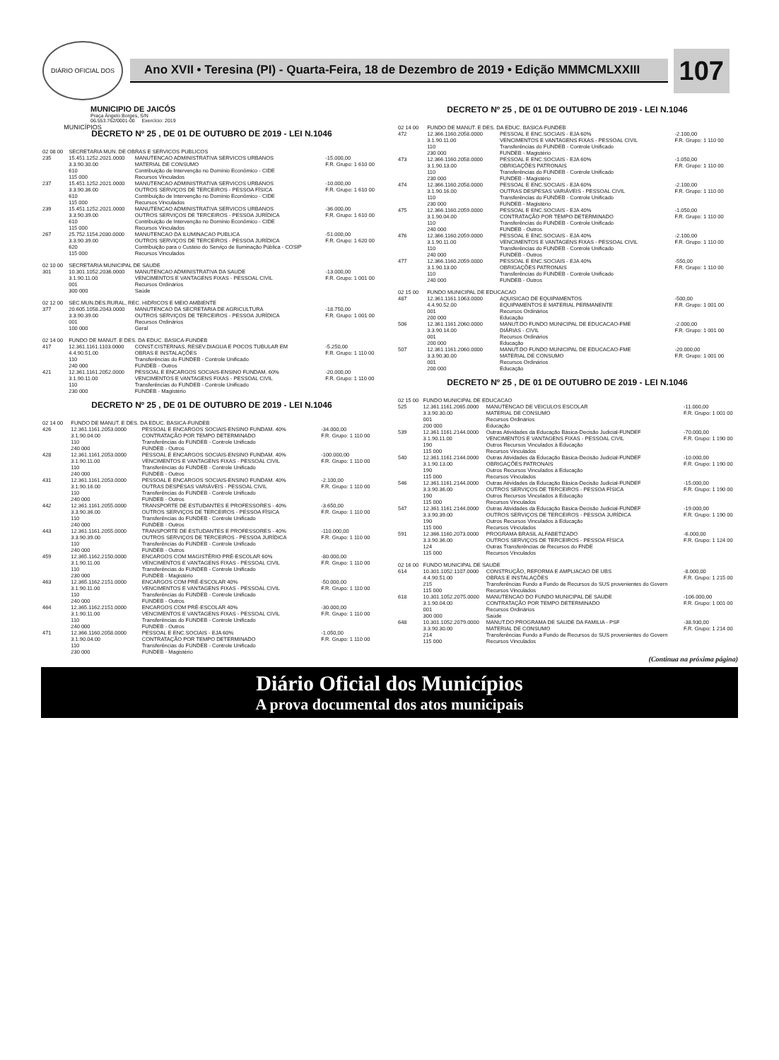DIÁRIO OFICIAL DOS MUNICÍPIOS
Ano XVII • Teresina (PI) - Quarta-Feira, 18 de Dezembro de 2019 • Edição MMMCMLXXIII
107
MUNICIPIO DE JAICÓS
Praça Ângelo Borges, S/N
06.553.762/0001-00 Exercício: 2019
DECRETO Nº 25 , DE 01 DE OUTUBRO DE 2019 - LEI N.1046
| 02 08 00 | SECRETARIA MUN. DE OBRAS E SERVICOS PUBLICOS | | |
| 235 | 15.451.1252.2021.0000 3.3.90.30.00 610 115 000 | MANUTENCAO ADMINISTRATIVA SERVICOS URBANOS MATERIAL DE CONSUMO Contribuição de Intervenção no Domínio Econômico - CIDE Recursos Vinculados | -15.000,00 F.R. Grupo: 1 610 00 |
| 237 | 15.451.1252.2021.0000 3.3.90.36.00 610 115 000 | MANUTENCAO ADMINISTRATIVA SERVICOS URBANOS OUTROS SERVIÇOS DE TERCEIROS - PESSOA FÍSICA Contribuição de Intervenção no Domínio Econômico - CIDE Recursos Vinculados | -10.000,00 F.R. Grupo: 1 610 00 |
| 239 | 15.451.1252.2021.0000 3.3.90.39.00 610 115 000 | MANUTENCAO ADMINISTRATIVA SERVICOS URBANOS OUTROS SERVIÇOS DE TERCEIROS - PESSOA JURÍDICA Contribuição de Intervenção no Domínio Econômico - CIDE Recursos Vinculados | -36.000,00 F.R. Grupo: 1 610 00 |
| 267 | 25.752.1154.2030.0000 3.3.90.39.00 620 115 000 | MANUTENCAO DA ILUMINACAO PUBLICA OUTROS SERVIÇOS DE TERCEIROS - PESSOA JURÍDICA Contribuição para o Custeio do Serviço de Iluminação Pública - COSIP Recursos Vinculados | -51.000,00 F.R. Grupo: 1 620 00 |
| 02 10 00 | SECRETARIA MUNICIPAL DE SAUDE | | |
| 301 | 10.301.1052.2036.0000 3.1.90.11.00 001 300 000 | MANUTENCAO ADMINISTRATIVA DA SAUDE VENCIMENTOS E VANTAGENS FIXAS - PESSOAL CIVIL Recursos Ordinários Saúde | -13.000,00 F.R. Grupo: 1 001 00 |
| 02 12 00 | SEC.MUN.DES.RURAL, REC. HIDRICOS E MEIO AMBIENTE | | |
| 377 | 20.605.1058.2043.0000 3.3.90.39.00 001 100 000 | MANUTENCAO DA SECRETARIA DE AGRICULTURA OUTROS SERVIÇOS DE TERCEIROS - PESSOA JURÍDICA Recursos Ordinários Geral | -18.750,00 F.R. Grupo: 1 001 00 |
| 02 14 00 | FUNDO DE MANUT. E DES. DA EDUC. BASICA-FUNDEB | | |
| 417 | 12.361.1161.1103.0000 4.4.90.51.00 110 240 000 | CONST.CISTERNAS, RESEV.DIAGUA E POCOS TUBULAR EM OBRAS E INSTALAÇÕES Transferências do FUNDEB - Controle Unificado FUNDEB - Outros | -5.250,00 F.R. Grupo: 1 110 00 |
| 421 | 12.361.1161.2052.0000 3.1.90.11.00 110 230 000 | PESSOAL E ENCARGOS SOCIAIS-ENSINO FUNDAM. 60% VENCIMENTOS E VANTAGENS FIXAS - PESSOAL CIVIL Transferências do FUNDEB - Controle Unificado FUNDEB - Magistério | -20.000,00 F.R. Grupo: 1 110 00 |
DECRETO Nº 25 , DE 01 DE OUTUBRO DE 2019 - LEI N.1046
| 02 14 00 | FUNDO DE MANUT. E DES. DA EDUC. BASICA-FUNDEB | | |
| 426 | 12.361.1161.2053.0000 3.1.90.04.00 110 240 000 | PESSOAL E ENCARGOS SOCIAIS-ENSINO FUNDAM. 40% CONTRATAÇÃO POR TEMPO DETERMINADO Transferências do FUNDEB - Controle Unificado FUNDEB - Outros | -34.000,00 F.R. Grupo: 1 110 00 |
| 428 | 12.361.1161.2053.0000 3.1.90.11.00 110 240 000 | PESSOAL E ENCARGOS SOCIAIS-ENSINO FUNDAM. 40% VENCIMENTOS E VANTAGENS FIXAS - PESSOAL CIVIL Transferências do FUNDEB - Controle Unificado FUNDEB - Outros | -100.000,00 F.R. Grupo: 1 110 00 |
| 431 | 12.361.1161.2053.0000 3.1.90.16.00 110 240 000 | PESSOAL E ENCARGOS SOCIAIS-ENSINO FUNDAM. 40% OUTRAS DESPESAS VARIÁVEIS - PESSOAL CIVIL Transferências do FUNDEB - Controle Unificado FUNDEB - Outros | -2.100,00 F.R. Grupo: 1 110 00 |
| 442 | 12.361.1161.2055.0000 3.3.90.36.00 110 240 000 | TRANSPORTE DE ESTUDANTES E PROFESSORES - 40% OUTROS SERVIÇOS DE TERCEIROS - PESSOA FÍSICA Transferências do FUNDEB - Controle Unificado FUNDEB - Outros | -3.650,00 F.R. Grupo: 1 110 00 |
| 443 | 12.361.1161.2055.0000 3.3.90.39.00 110 240 000 | TRANSPORTE DE ESTUDANTES E PROFESSORES - 40% OUTROS SERVIÇOS DE TERCEIROS - PESSOA JURÍDICA Transferências do FUNDEB - Controle Unificado FUNDEB - Outros | -110.000,00 F.R. Grupo: 1 110 00 |
| 459 | 12.365.1162.2150.0000 3.1.90.11.00 110 230 000 | ENCARGOS COM MAGISTÉRIO PRÉ-ESCOLAR 60% VENCIMENTOS E VANTAGENS FIXAS - PESSOAL CIVIL Transferências do FUNDEB - Controle Unificado FUNDEB - Magistério | -80.000,00 F.R. Grupo: 1 110 00 |
| 463 | 12.365.1162.2151.0000 3.1.90.11.00 110 240 000 | ENCARGOS COM PRÉ-ESCOLAR 40% VENCIMENTOS E VANTAGENS FIXAS - PESSOAL CIVIL Transferências do FUNDEB - Controle Unificado FUNDEB - Outros | -50.000,00 F.R. Grupo: 1 110 00 |
| 464 | 12.365.1162.2151.0000 3.1.90.11.00 110 240 000 | ENCARGOS COM PRÉ-ESCOLAR 40% VENCIMENTOS E VANTAGENS FIXAS - PESSOAL CIVIL Transferências do FUNDEB - Controle Unificado FUNDEB - Outros | -30.000,00 F.R. Grupo: 1 110 00 |
| 471 | 12.366.1160.2058.0000 3.1.90.04.00 110 230 000 | PESSOAL E ENC.SOCIAIS - EJA 60% CONTRATAÇÃO POR TEMPO DETERMINADO Transferências do FUNDEB - Controle Unificado FUNDEB - Magistério | -1.050,00 F.R. Grupo: 1 110 00 |
DECRETO Nº 25 , DE 01 DE OUTUBRO DE 2019 - LEI N.1046
| 02 14 00 | FUNDO DE MANUT. E DES. DA EDUC. BASICA-FUNDEB | | |
| 472 | 12.366.1160.2058.0000 3.1.90.11.00 110 230 000 | PESSOAL E ENC.SOCIAIS - EJA 60% VENCIMENTOS E VANTAGENS FIXAS - PESSOAL CIVIL Transferências do FUNDEB - Controle Unificado FUNDEB - Magistério | -2.100,00 F.R. Grupo: 1 110 00 |
| 473 | 12.366.1160.2058.0000 3.1.90.13.00 110 230 000 | PESSOAL E ENC.SOCIAIS - EJA 60% OBRIGAÇÕES PATRONAIS Transferências do FUNDEB - Controle Unificado FUNDEB - Magistério | -1.050,00 F.R. Grupo: 1 110 00 |
| 474 | 12.366.1160.2058.0000 3.1.90.16.00 110 230 000 | PESSOAL E ENC.SOCIAIS - EJA 60% OUTRAS DESPESAS VARIÁVEIS - PESSOAL CIVIL Transferências do FUNDEB - Controle Unificado FUNDEB - Magistério | -2.100,00 F.R. Grupo: 1 110 00 |
| 475 | 12.366.1160.2059.0000 3.1.90.04.00 110 240 000 | PESSOAL E ENC.SOCIAIS - EJA 40% CONTRATAÇÃO POR TEMPO DETERMINADO Transferências do FUNDEB - Controle Unificado FUNDEB - Outros | -1.050,00 F.R. Grupo: 1 110 00 |
| 476 | 12.366.1160.2059.0000 3.1.90.11.00 110 240 000 | PESSOAL E ENC.SOCIAIS - EJA 40% VENCIMENTOS E VANTAGENS FIXAS - PESSOAL CIVIL Transferências do FUNDEB - Controle Unificado FUNDEB - Outros | -2.100,00 F.R. Grupo: 1 110 00 |
| 477 | 12.366.1160.2059.0000 3.1.90.13.00 110 240 000 | PESSOAL E ENC.SOCIAIS - EJA 40% OBRIGAÇÕES PATRONAIS Transferências do FUNDEB - Controle Unificado FUNDEB - Outros | -550,00 F.R. Grupo: 1 110 00 |
| 02 15 00 | FUNDO MUNICIPAL DE EDUCACAO | | |
| 487 | 12.361.1161.1063.0000 4.4.90.52.00 001 200 000 | AQUISICAO DE EQUIPAMENTOS EQUIPAMENTOS E MATERIAL PERMANENTE Recursos Ordinários Educação | -500,00 F.R. Grupo: 1 001 00 |
| 506 | 12.361.1161.2060.0000 3.3.90.14.00 001 200 000 | MANUT.DO FUNDO MUNICIPAL DE EDUCACAO-FME DIÁRIAS - CIVIL Recursos Ordinários Educação | -2.000,00 F.R. Grupo: 1 001 00 |
| 507 | 12.361.1161.2060.0000 3.3.90.30.00 001 200 000 | MANUT.DO FUNDO MUNICIPAL DE EDUCACAO-FME MATERIAL DE CONSUMO Recursos Ordinários Educação | -20.000,00 F.R. Grupo: 1 001 00 |
DECRETO Nº 25 , DE 01 DE OUTUBRO DE 2019 - LEI N.1046
| 02 15 00 | FUNDO MUNICIPAL DE EDUCACAO | | |
| 525 | 12.361.1161.2065.0000 3.3.90.30.00 001 200 000 | MANUTENCAO DE VEICULOS ESCOLAR MATERIAL DE CONSUMO Recursos Ordinários Educação | -11.000,00 F.R. Grupo: 1 001 00 |
| 539 | 12.361.1161.2144.0000 3.1.90.11.00 190 115 000 | Outras Atividades da Educação Básica-Decisão Judicial-FUNDEF VENCIMENTOS E VANTAGENS FIXAS - PESSOAL CIVIL Outros Recursos Vinculados à Educação Recursos Vinculados | -70.000,00 F.R. Grupo: 1 190 00 |
| 540 | 12.361.1161.2144.0000 3.1.90.13.00 190 115 000 | Outras Atividades da Educação Básica-Decisão Judicial-FUNDEF OBRIGAÇÕES PATRONAIS Outros Recursos Vinculados à Educação Recursos Vinculados | -10.000,00 F.R. Grupo: 1 190 00 |
| 546 | 12.361.1161.2144.0000 3.3.90.36.00 190 115 000 | Outras Atividades da Educação Básica-Decisão Judicial-FUNDEF OUTROS SERVIÇOS DE TERCEIROS - PESSOA FÍSICA Outros Recursos Vinculados à Educação Recursos Vinculados | -15.000,00 F.R. Grupo: 1 190 00 |
| 547 | 12.361.1161.2144.0000 3.3.90.39.00 190 115 000 | Outras Atividades da Educação Básica-Decisão Judicial-FUNDEF OUTROS SERVIÇOS DE TERCEIROS - PESSOA JURÍDICA Outros Recursos Vinculados à Educação Recursos Vinculados | -19.000,00 F.R. Grupo: 1 190 00 |
| 591 | 12.366.1160.2073.0000 3.3.90.36.00 124 115 000 | PROGRAMA BRASIL ALFABETIZADO OUTROS SERVIÇOS DE TERCEIROS - PESSOA FÍSICA Outras Transferências de Recursos do FNDE Recursos Vinculados | -6.000,00 F.R. Grupo: 1 124 00 |
| 02 16 00 | FUNDO MUNICIPAL DE SAUDE | | |
| 614 | 10.301.1052.1107.0000 4.4.90.51.00 215 115 000 | CONSTRUÇÃO, REFORMA E AMPLIACAO DE UBS OBRAS E INSTALAÇÕES Transferências Fundo a Fundo de Recursos do SUS provenientes do Govern Recursos Vinculados | -8.000,00 F.R. Grupo: 1 215 00 |
| 618 | 10.301.1052.2075.0000 3.1.90.04.00 001 300 000 | MANUTENCAO DO FUNDO MUNICIPAL DE SAUDE CONTRATAÇÃO POR TEMPO DETERMINADO Recursos Ordinários Saúde | -106.000,00 F.R. Grupo: 1 001 00 |
| 648 | 10.301.1052.2079.0000 3.3.90.30.00 214 115 000 | MANUT.DO PROGRAMA DE SAUDE DA FAMILIA - PSF MATERIAL DE CONSUMO Transferências Fundo a Fundo de Recursos do SUS provenientes do Govern Recursos Vinculados | -38.930,00 F.R. Grupo: 1 214 00 |
(Continua na próxima página)
Diário Oficial dos Municípios
A prova documental dos atos municipais